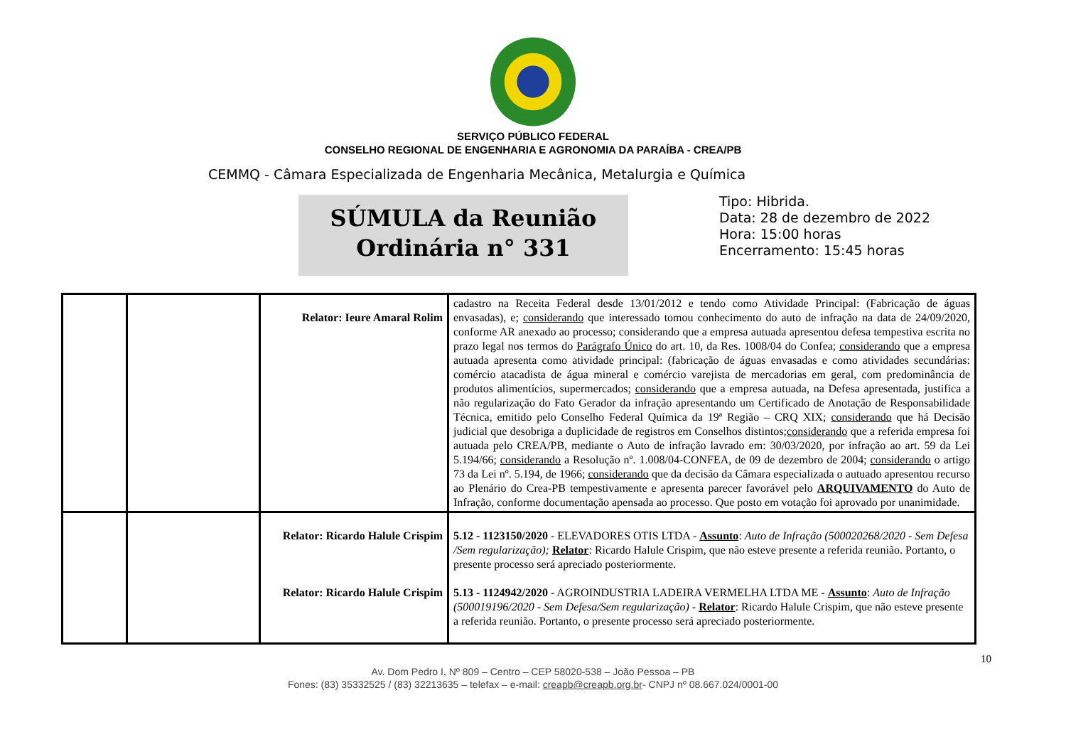SERVIÇO PÚBLICO FEDERAL
CONSELHO REGIONAL DE ENGENHARIA E AGRONOMIA DA PARAÍBA - CREA/PB
CEMMQ - Câmara Especializada de Engenharia Mecânica, Metalurgia e Química
SÚMULA da Reunião
Ordinária n° 331
Tipo: Hibrida.
Data: 28 de dezembro de 2022
Hora: 15:00 horas
Encerramento: 15:45 horas
| | | Relator: Ieure Amaral Rolim | cadastro na Receita Federal desde 13/01/2012 e tendo como Atividade Principal: (Fabricação de águas envasadas), e; considerando que interessado tomou conhecimento do auto de infração na data de 24/09/2020, conforme AR anexado ao processo; considerando que a empresa autuada apresentou defesa tempestiva escrita no prazo legal nos termos do Parágrafo Único do art. 10, da Res. 1008/04 do Confea; considerando que a empresa autuada apresenta como atividade principal: (fabricação de águas envasadas e como atividades secundárias: comércio atacadista de água mineral e comércio varejista de mercadorias em geral, com predominância de produtos alimentícios, supermercados; considerando que a empresa autuada, na Defesa apresentada, justifica a não regularização do Fato Gerador da infração apresentando um Certificado de Anotação de Responsabilidade Técnica, emitido pelo Conselho Federal Química da 19ª Região – CRQ XIX; considerando que há Decisão judicial que desobriga a duplicidade de registros em Conselhos distintos; considerando que a referida empresa foi autuada pelo CREA/PB, mediante o Auto de infração lavrado em: 30/03/2020, por infração ao art. 59 da Lei 5.194/66; considerando a Resolução nº. 1.008/04-CONFEA, de 09 de dezembro de 2004; considerando o artigo 73 da Lei nº. 5.194, de 1966; considerando que da decisão da Câmara especializada o autuado apresentou recurso ao Plenário do Crea-PB tempestivamente e apresenta parecer favorável pelo ARQUIVAMENTO do Auto de Infração, conforme documentação apensada ao processo. Que posto em votação foi aprovado por unanimidade. |
| | | Relator: Ricardo Halule Crispim Relator: Ricardo Halule Crispim | 5.12 - 1123150/2020 - ELEVADORES OTIS LTDA - Assunto : Auto de Infração (500020268/2020 - Sem Defesa /Sem regularização); Relator : Ricardo Halule Crispim, que não esteve presente a referida reunião. Portanto, o presente processo será apreciado posteriormente. 5.13 - 1124942/2020 - AGROINDUSTRIA LADEIRA VERMELHA LTDA ME - Assunto : Auto de Infração (500019196/2020 - Sem Defesa/Sem regularização) - Relator : Ricardo Halule Crispim, que não esteve presente a referida reunião. Portanto, o presente processo será apreciado posteriormente. |
10
Av. Dom Pedro I, Nº 809 – Centro – CEP 58020-538 – João Pessoa – PB
Fones: (83) 35332525 / (83) 32213635 – telefax – e-mail: creapb@creapb.org.br- CNPJ nº 08.667.024/0001-00